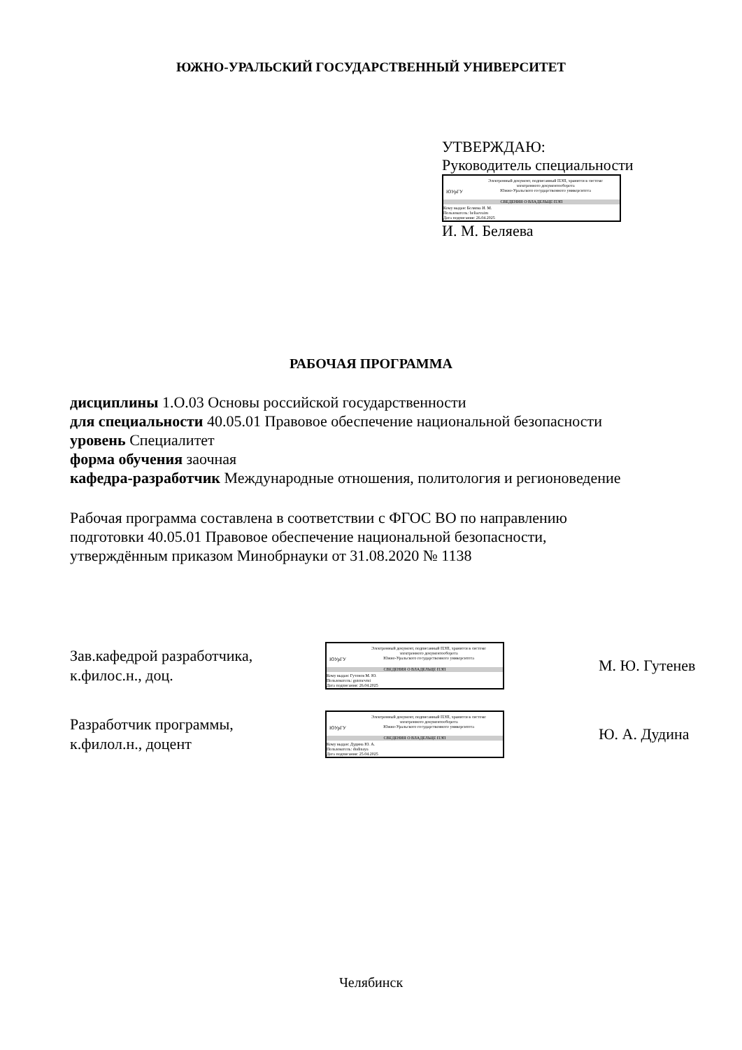ЮЖНО-УРАЛЬСКИЙ ГОСУДАРСТВЕННЫЙ УНИВЕРСИТЕТ
УТВЕРЖДАЮ:
Руководитель специальности
ЮУрГУ
Электронный документ, подписанный ПЭП, хранится в системе
электронного документооборота
Южно-Уральского государственного университета
СВЕДЕНИЯ О ВЛАДЕЛЬЦЕ ПЭП
Кому выдан: Беляева И. М.
Пользователь: beliaevaim
Дата подписания: 26.04.2025
И. М. Беляева
РАБОЧАЯ ПРОГРАММА
дисциплины 1.О.03 Основы российской государственности
для специальности 40.05.01 Правовое обеспечение национальной безопасности
уровень Специалитет
форма обучения заочная
кафедра-разработчик Международные отношения, политология и регионоведение
Рабочая программа составлена в соответствии с ФГОС ВО по направлению
подготовки 40.05.01 Правовое обеспечение национальной безопасности,
утверждённым приказом Минобрнауки от 31.08.2020 № 1138
Зав.кафедрой разработчика,
к.филос.н., доц.
ЮУрГУ
Электронный документ, подписанный ПЭП, хранится в системе
электронного документооборота
Южно-Уральского государственного университета
СВЕДЕНИЯ О ВЛАДЕЛЬЦЕ ПЭП
Кому выдан: Гутенев М. Ю.
Пользователь: gutenevmi
Дата подписания: 26.04.2025
М. Ю. Гутенев
Разработчик программы,
к.филол.н., доцент
ЮУрГУ
Электронный документ, подписанный ПЭП, хранится в системе
электронного документооборота
Южно-Уральского государственного университета
СВЕДЕНИЯ О ВЛАДЕЛЬЦЕ ПЭП
Кому выдан: Дудина Ю. А.
Пользователь: dudinaya
Дата подписания: 25.04.2025
Ю. А. Дудина
Челябинск